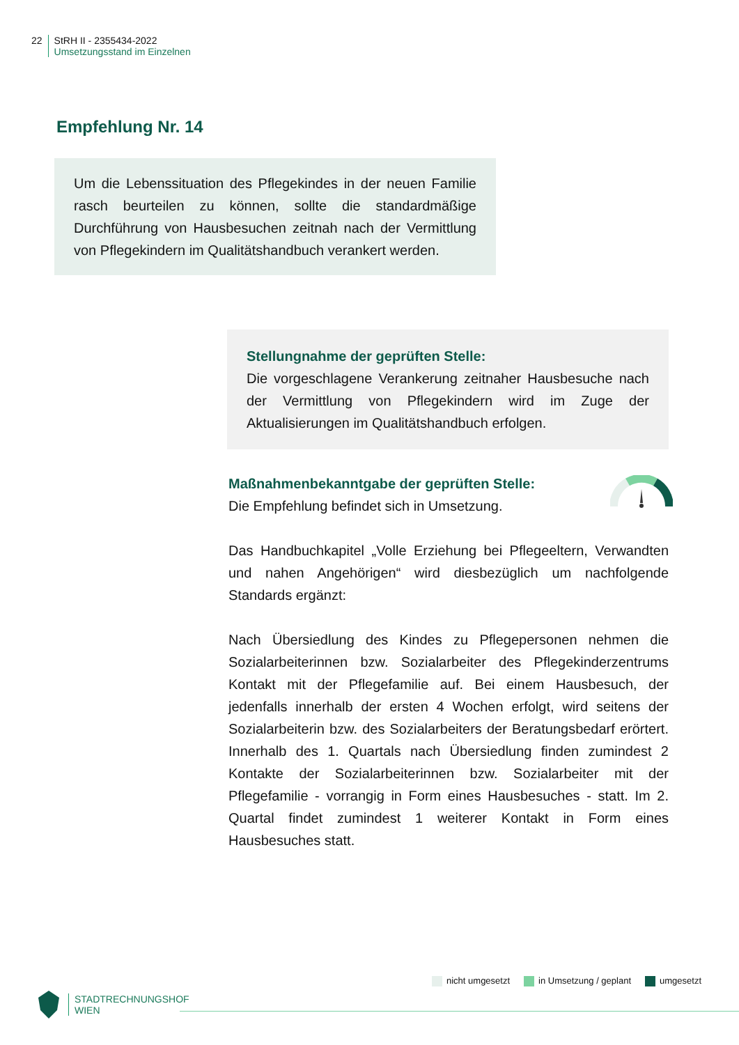22 StRH II - 2355434-2022
Umsetzungsstand im Einzelnen
Empfehlung Nr. 14
Um die Lebenssituation des Pflegekindes in der neuen Familie rasch beurteilen zu können, sollte die standardmäßige Durchführung von Hausbesuchen zeitnah nach der Vermittlung von Pflegekindern im Qualitätshandbuch verankert werden.
Stellungnahme der geprüften Stelle:
Die vorgeschlagene Verankerung zeitnaher Hausbesuche nach der Vermittlung von Pflegekindern wird im Zuge der Aktualisierungen im Qualitätshandbuch erfolgen.
Maßnahmenbekanntgabe der geprüften Stelle:
Die Empfehlung befindet sich in Umsetzung.
Das Handbuchkapitel „Volle Erziehung bei Pflegeeltern, Verwandten und nahen Angehörigen“ wird diesbezüglich um nachfolgende Standards ergänzt:
Nach Übersiedlung des Kindes zu Pflegepersonen nehmen die Sozialarbeiterinnen bzw. Sozialarbeiter des Pflegekinderzentrums Kontakt mit der Pflegefamilie auf. Bei einem Hausbesuch, der jedenfalls innerhalb der ersten 4 Wochen erfolgt, wird seitens der Sozialarbeiterin bzw. des Sozialarbeiters der Beratungsbedarf erörtert. Innerhalb des 1. Quartals nach Übersiedlung finden zumindest 2 Kontakte der Sozialarbeiterinnen bzw. Sozialarbeiter mit der Pflegefamilie - vorrangig in Form eines Hausbesuches - statt. Im 2. Quartal findet zumindest 1 weiterer Kontakt in Form eines Hausbesuches statt.
nicht umgesetzt in Umsetzung / geplant umgesetzt
STADTRECHNUNGSHOF
WIEN